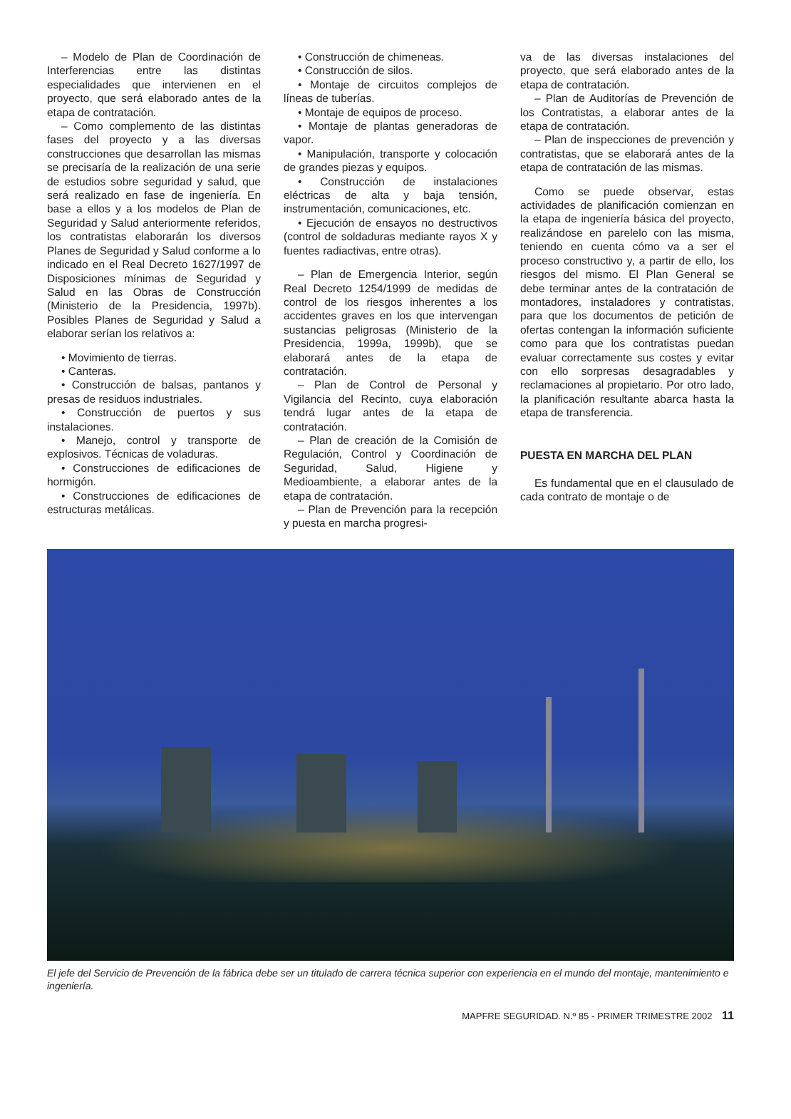– Modelo de Plan de Coordinación de Interferencias entre las distintas especialidades que intervienen en el proyecto, que será elaborado antes de la etapa de contratación.
– Como complemento de las distintas fases del proyecto y a las diversas construcciones que desarrollan las mismas se precisaría de la realización de una serie de estudios sobre seguridad y salud, que será realizado en fase de ingeniería. En base a ellos y a los modelos de Plan de Seguridad y Salud anteriormente referidos, los contratistas elaborarán los diversos Planes de Seguridad y Salud conforme a lo indicado en el Real Decreto 1627/1997 de Disposiciones mínimas de Seguridad y Salud en las Obras de Construcción (Ministerio de la Presidencia, 1997b). Posibles Planes de Seguridad y Salud a elaborar serían los relativos a:
• Movimiento de tierras.
• Canteras.
• Construcción de balsas, pantanos y presas de residuos industriales.
• Construcción de puertos y sus instalaciones.
• Manejo, control y transporte de explosivos. Técnicas de voladuras.
• Construcciones de edificaciones de hormigón.
• Construcciones de edificaciones de estructuras metálicas.
• Construcción de chimeneas.
• Construcción de silos.
• Montaje de circuitos complejos de líneas de tuberías.
• Montaje de equipos de proceso.
• Montaje de plantas generadoras de vapor.
• Manipulación, transporte y colocación de grandes piezas y equipos.
• Construcción de instalaciones eléctricas de alta y baja tensión, instrumentación, comunicaciones, etc.
• Ejecución de ensayos no destructivos (control de soldaduras mediante rayos X y fuentes radiactivas, entre otras).
– Plan de Emergencia Interior, según Real Decreto 1254/1999 de medidas de control de los riesgos inherentes a los accidentes graves en los que intervengan sustancias peligrosas (Ministerio de la Presidencia, 1999a, 1999b), que se elaborará antes de la etapa de contratación.
– Plan de Control de Personal y Vigilancia del Recinto, cuya elaboración tendrá lugar antes de la etapa de contratación.
– Plan de creación de la Comisión de Regulación, Control y Coordinación de Seguridad, Salud, Higiene y Medioambiente, a elaborar antes de la etapa de contratación.
– Plan de Prevención para la recepción y puesta en marcha progresi-
va de las diversas instalaciones del proyecto, que será elaborado antes de la etapa de contratación.
– Plan de Auditorías de Prevención de los Contratistas, a elaborar antes de la etapa de contratación.
– Plan de inspecciones de prevención y contratistas, que se elaborará antes de la etapa de contratación de las mismas.
Como se puede observar, estas actividades de planificación comienzan en la etapa de ingeniería básica del proyecto, realizándose en parelelo con las misma, teniendo en cuenta cómo va a ser el proceso constructivo y, a partir de ello, los riesgos del mismo. El Plan General se debe terminar antes de la contratación de montadores, instaladores y contratistas, para que los documentos de petición de ofertas contengan la información suficiente como para que los contratistas puedan evaluar correctamente sus costes y evitar con ello sorpresas desagradables y reclamaciones al propietario. Por otro lado, la planificación resultante abarca hasta la etapa de transferencia.
PUESTA EN MARCHA DEL PLAN
Es fundamental que en el clausulado de cada contrato de montaje o de
El jefe del Servicio de Prevención de la fábrica debe ser un titulado de carrera técnica superior con experiencia en el mundo del montaje, mantenimiento e ingeniería.
MAPFRE SEGURIDAD. N.º 85 - PRIMER TRIMESTRE 2002 11